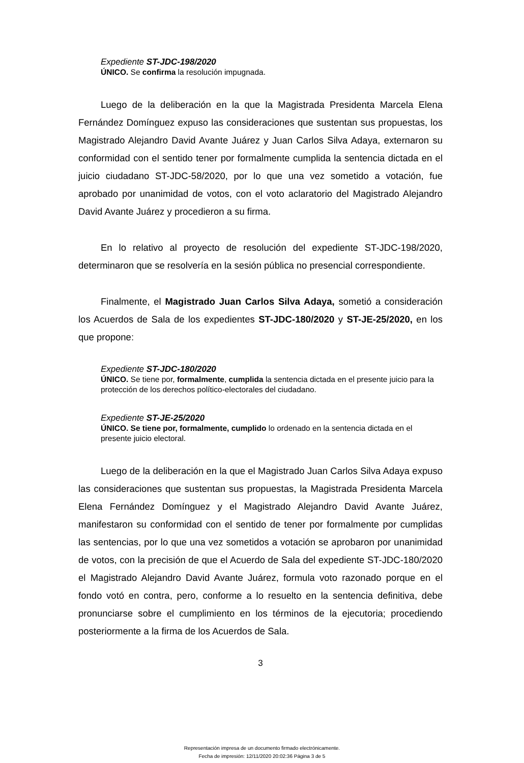Expediente ST-JDC-198/2020
ÚNICO. Se confirma la resolución impugnada.
Luego de la deliberación en la que la Magistrada Presidenta Marcela Elena Fernández Domínguez expuso las consideraciones que sustentan sus propuestas, los Magistrado Alejandro David Avante Juárez y Juan Carlos Silva Adaya, externaron su conformidad con el sentido tener por formalmente cumplida la sentencia dictada en el juicio ciudadano ST-JDC-58/2020, por lo que una vez sometido a votación, fue aprobado por unanimidad de votos, con el voto aclaratorio del Magistrado Alejandro David Avante Juárez y procedieron a su firma.
En lo relativo al proyecto de resolución del expediente ST-JDC-198/2020, determinaron que se resolvería en la sesión pública no presencial correspondiente.
Finalmente, el Magistrado Juan Carlos Silva Adaya, sometió a consideración los Acuerdos de Sala de los expedientes ST-JDC-180/2020 y ST-JE-25/2020, en los que propone:
Expediente ST-JDC-180/2020
ÚNICO. Se tiene por, formalmente, cumplida la sentencia dictada en el presente juicio para la protección de los derechos político-electorales del ciudadano.
Expediente ST-JE-25/2020
ÚNICO. Se tiene por, formalmente, cumplido lo ordenado en la sentencia dictada en el presente juicio electoral.
Luego de la deliberación en la que el Magistrado Juan Carlos Silva Adaya expuso las consideraciones que sustentan sus propuestas, la Magistrada Presidenta Marcela Elena Fernández Domínguez y el Magistrado Alejandro David Avante Juárez, manifestaron su conformidad con el sentido de tener por formalmente por cumplidas las sentencias, por lo que una vez sometidos a votación se aprobaron por unanimidad de votos, con la precisión de que el Acuerdo de Sala del expediente ST-JDC-180/2020 el Magistrado Alejandro David Avante Juárez, formula voto razonado porque en el fondo votó en contra, pero, conforme a lo resuelto en la sentencia definitiva, debe pronunciarse sobre el cumplimiento en los términos de la ejecutoria; procediendo posteriormente a la firma de los Acuerdos de Sala.
3
Representación impresa de un documento firmado electrónicamente.
Fecha de impresión: 12/11/2020 20:02:36 Página 3 de 5